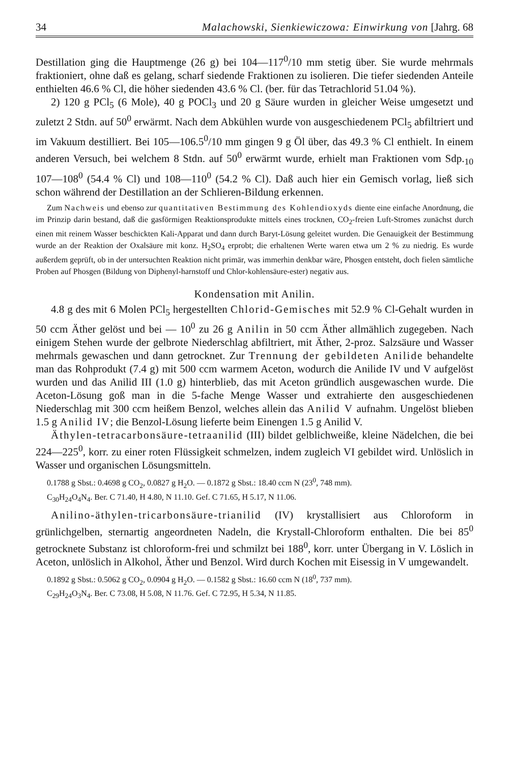34 Malachowski, Sienkiewiczowa: Einwirkung von [Jahrg. 68
Destillation ging die Hauptmenge (26 g) bei 104—117<sup>0</sup>/10 mm stetig über. Sie wurde mehrmals fraktioniert, ohne daß es gelang, scharf siedende Fraktionen zu isolieren. Die tiefer siedenden Anteile enthielten 46.6 % Cl, die höher siedenden 43.6 % Cl. (ber. für das Tetrachlorid 51.04 %).
2) 120 g PCl<sub>5</sub> (6 Mole), 40 g POCl<sub>3</sub> und 20 g Säure wurden in gleicher Weise umgesetzt und zuletzt 2 Stdn. auf 50<sup>0</sup> erwärmt. Nach dem Abkühlen wurde von ausgeschiedenem PCl<sub>5</sub> abfiltriert und im Vakuum destilliert. Bei 105—106.5<sup>0</sup>/10 mm gingen 9 g Öl über, das 49.3 % Cl enthielt. In einem anderen Versuch, bei welchem 8 Stdn. auf 50<sup>0</sup> erwärmt wurde, erhielt man Fraktionen vom Sdp.<sub>10</sub> 107—108<sup>0</sup> (54.4 % Cl) und 108—110<sup>0</sup> (54.2 % Cl). Daß auch hier ein Gemisch vorlag, ließ sich schon während der Destillation an der Schlieren-Bildung erkennen.
Zum Nachweis und ebenso zur quantitativen Bestimmung des Kohlendioxyds diente eine einfache Anordnung, die im Prinzip darin bestand, daß die gasförmigen Reaktionsprodukte mittels eines trocknen, CO<sub>2</sub>-freien Luft-Stromes zunächst durch einen mit reinem Wasser beschickten Kali-Apparat und dann durch Baryt-Lösung geleitet wurden. Die Genauigkeit der Bestimmung wurde an der Reaktion der Oxalsäure mit konz. H<sub>2</sub>SO<sub>4</sub> erprobt; die erhaltenen Werte waren etwa um 2 % zu niedrig. Es wurde außerdem geprüft, ob in der untersuchten Reaktion nicht primär, was immerhin denkbar wäre, Phosgen entsteht, doch fielen sämtliche Proben auf Phosgen (Bildung von Diphenyl-harnstoff und Chlor-kohlensäure-ester) negativ aus.
Kondensation mit Anilin.
4.8 g des mit 6 Molen PCl<sub>5</sub> hergestellten Chlorid-Gemisches mit 52.9 % Cl-Gehalt wurden in 50 ccm Äther gelöst und bei — 10<sup>0</sup> zu 26 g Anilin in 50 ccm Äther allmählich zugegeben. Nach einigem Stehen wurde der gelbrote Niederschlag abfiltriert, mit Äther, 2-proz. Salzsäure und Wasser mehrmals gewaschen und dann getrocknet. Zur Trennung der gebildeten Anilide behandelte man das Rohprodukt (7.4 g) mit 500 ccm warmem Aceton, wodurch die Anilide IV und V aufgelöst wurden und das Anilid III (1.0 g) hinterblieb, das mit Aceton gründlich ausgewaschen wurde. Die Aceton-Lösung goß man in die 5-fache Menge Wasser und extrahierte den ausgeschiedenen Niederschlag mit 300 ccm heißem Benzol, welches allein das Anilid V aufnahm. Ungelöst blieben 1.5 g Anilid IV; die Benzol-Lösung lieferte beim Einengen 1.5 g Anilid V.
Äthylen-tetracarbonsäure-tetraanilid (III) bildet gelblichweiße, kleine Nädelchen, die bei 224—225<sup>0</sup>, korr. zu einer roten Flüssigkeit schmelzen, indem zugleich VI gebildet wird. Unlöslich in Wasser und organischen Lösungsmitteln.
0.1788 g Sbst.: 0.4698 g CO<sub>2</sub>, 0.0827 g H<sub>2</sub>O. — 0.1872 g Sbst.: 18.40 ccm N (23<sup>0</sup>, 748 mm).
C<sub>30</sub>H<sub>24</sub>O<sub>4</sub>N<sub>4</sub>. Ber. C 71.40, H 4.80, N 11.10. Gef. C 71.65, H 5.17, N 11.06.
Anilino-äthylen-tricarbonsäure-trianilid (IV) krystallisiert aus Chloroform in grünlichgelben, sternartig angeordneten Nadeln, die Krystall-Chloroform enthalten. Die bei 85<sup>0</sup> getrocknete Substanz ist chloroform-frei und schmilzt bei 188<sup>0</sup>, korr. unter Übergang in V. Löslich in Aceton, unlöslich in Alkohol, Äther und Benzol. Wird durch Kochen mit Eisessig in V umgewandelt.
0.1892 g Sbst.: 0.5062 g CO<sub>2</sub>, 0.0904 g H<sub>2</sub>O. — 0.1582 g Sbst.: 16.60 ccm N (18<sup>0</sup>, 737 mm).
C<sub>29</sub>H<sub>24</sub>O<sub>3</sub>N<sub>4</sub>. Ber. C 73.08, H 5.08, N 11.76. Gef. C 72.95, H 5.34, N 11.85.